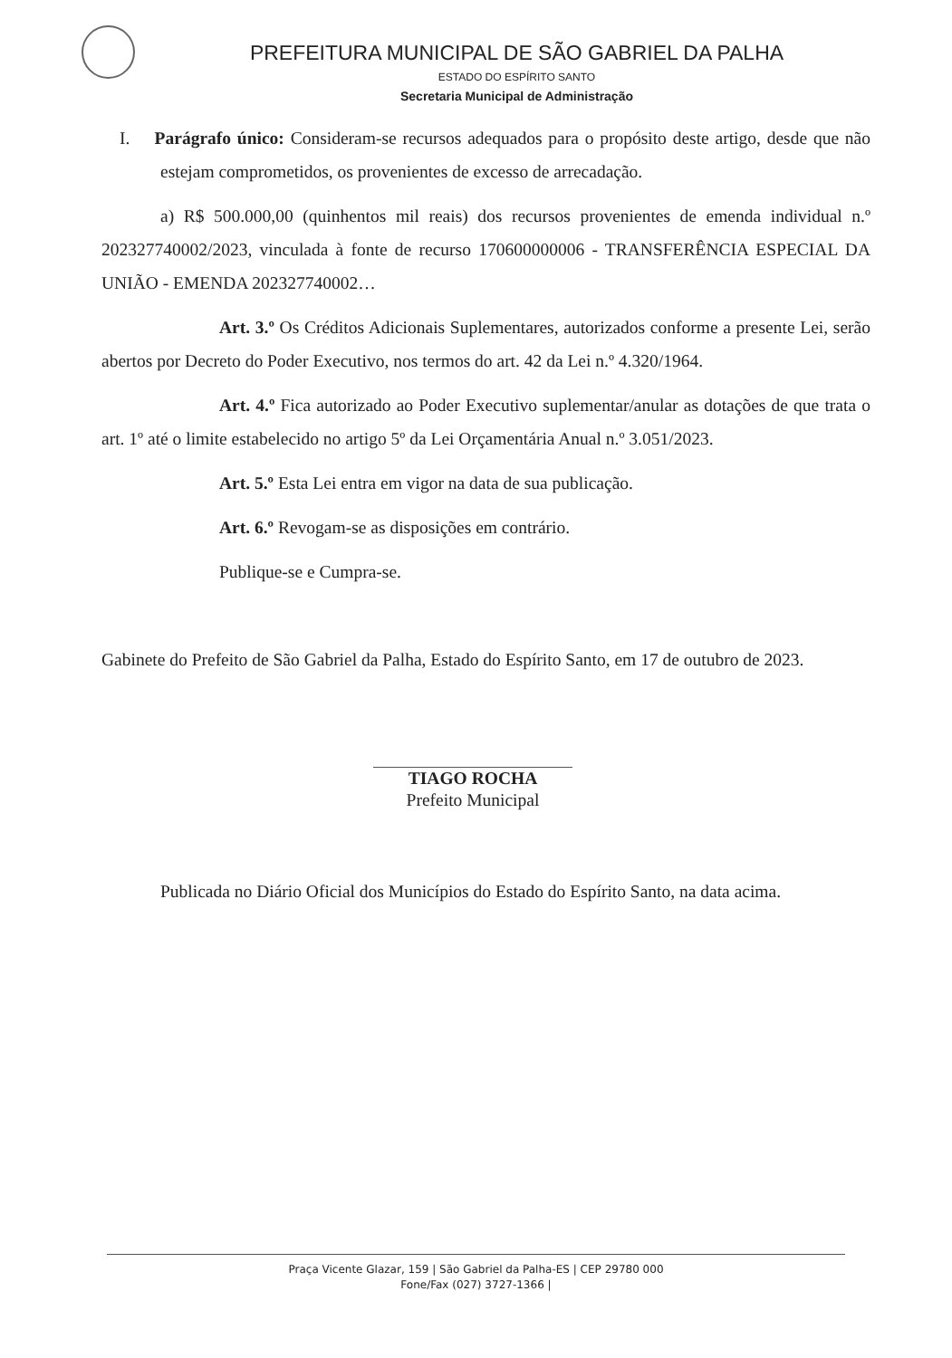PREFEITURA MUNICIPAL DE SÃO GABRIEL DA PALHA
ESTADO DO ESPÍRITO SANTO
Secretaria Municipal de Administração
I. Parágrafo único: Consideram-se recursos adequados para o propósito deste artigo, desde que não estejam comprometidos, os provenientes de excesso de arrecadação.
a) R$ 500.000,00 (quinhentos mil reais) dos recursos provenientes de emenda individual n.º 202327740002/2023, vinculada à fonte de recurso 170600000006 - TRANSFERÊNCIA ESPECIAL DA UNIÃO - EMENDA 202327740002…
Art. 3.º Os Créditos Adicionais Suplementares, autorizados conforme a presente Lei, serão abertos por Decreto do Poder Executivo, nos termos do art. 42 da Lei n.º 4.320/1964.
Art. 4.º Fica autorizado ao Poder Executivo suplementar/anular as dotações de que trata o art. 1º até o limite estabelecido no artigo 5º da Lei Orçamentária Anual n.º 3.051/2023.
Art. 5.º Esta Lei entra em vigor na data de sua publicação.
Art. 6.º Revogam-se as disposições em contrário.
Publique-se e Cumpra-se.
Gabinete do Prefeito de São Gabriel da Palha, Estado do Espírito Santo, em 17 de outubro de 2023.
TIAGO ROCHA
Prefeito Municipal
Publicada no Diário Oficial dos Municípios do Estado do Espírito Santo, na data acima.
Praça Vicente Glazar, 159 | São Gabriel da Palha-ES | CEP 29780 000
Fone/Fax (027) 3727-1366 |